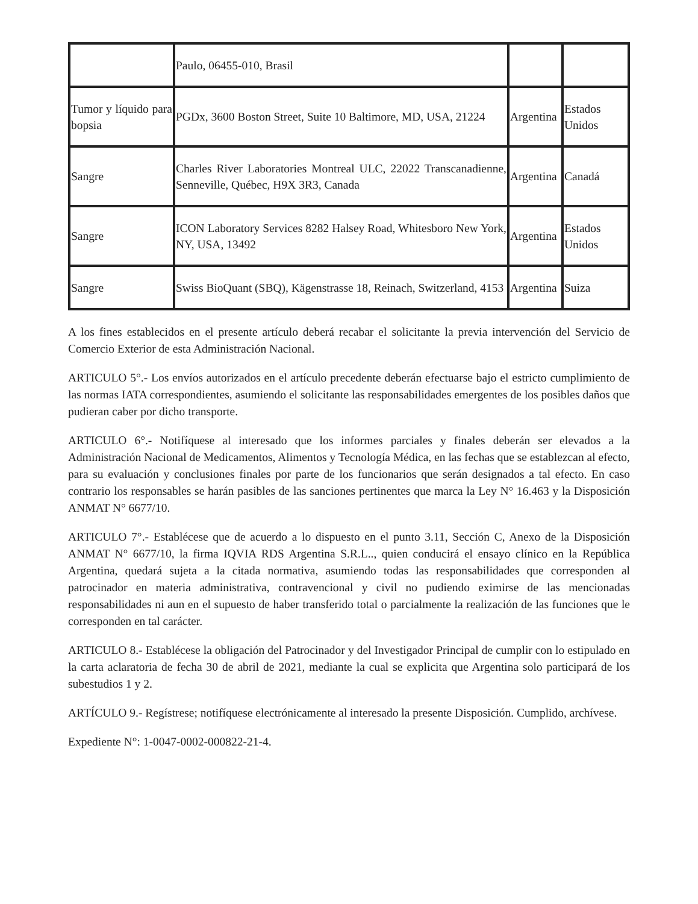| | Paulo, 06455-010, Brasil | | |
| Tumor y líquido para bopsia | PGDx, 3600 Boston Street, Suite 10 Baltimore, MD, USA, 21224 | Argentina | Estados Unidos |
| Sangre | Charles River Laboratories Montreal ULC, 22022 Transcanadienne, Senneville, Québec, H9X 3R3, Canada | Argentina | Canadá |
| Sangre | ICON Laboratory Services 8282 Halsey Road, Whitesboro New York, NY, USA, 13492 | Argentina | Estados Unidos |
| Sangre | Swiss BioQuant (SBQ), Kägenstrasse 18, Reinach, Switzerland, 4153 | Argentina | Suiza |
A los fines establecidos en el presente artículo deberá recabar el solicitante la previa intervención del Servicio de Comercio Exterior de esta Administración Nacional.
ARTICULO 5°.- Los envíos autorizados en el artículo precedente deberán efectuarse bajo el estricto cumplimiento de las normas IATA correspondientes, asumiendo el solicitante las responsabilidades emergentes de los posibles daños que pudieran caber por dicho transporte.
ARTICULO 6°.- Notifíquese al interesado que los informes parciales y finales deberán ser elevados a la Administración Nacional de Medicamentos, Alimentos y Tecnología Médica, en las fechas que se establezcan al efecto, para su evaluación y conclusiones finales por parte de los funcionarios que serán designados a tal efecto. En caso contrario los responsables se harán pasibles de las sanciones pertinentes que marca la Ley N° 16.463 y la Disposición ANMAT N° 6677/10.
ARTICULO 7°.- Establécese que de acuerdo a lo dispuesto en el punto 3.11, Sección C, Anexo de la Disposición ANMAT N° 6677/10, la firma IQVIA RDS Argentina S.R.L.., quien conducirá el ensayo clínico en la República Argentina, quedará sujeta a la citada normativa, asumiendo todas las responsabilidades que corresponden al patrocinador en materia administrativa, contravencional y civil no pudiendo eximirse de las mencionadas responsabilidades ni aun en el supuesto de haber transferido total o parcialmente la realización de las funciones que le corresponden en tal carácter.
ARTICULO 8.- Establécese la obligación del Patrocinador y del Investigador Principal de cumplir con lo estipulado en la carta aclaratoria de fecha 30 de abril de 2021, mediante la cual se explicita que Argentina solo participará de los subestudios 1 y 2.
ARTÍCULO 9.- Regístrese; notifíquese electrónicamente al interesado la presente Disposición. Cumplido, archívese.
Expediente N°: 1-0047-0002-000822-21-4.